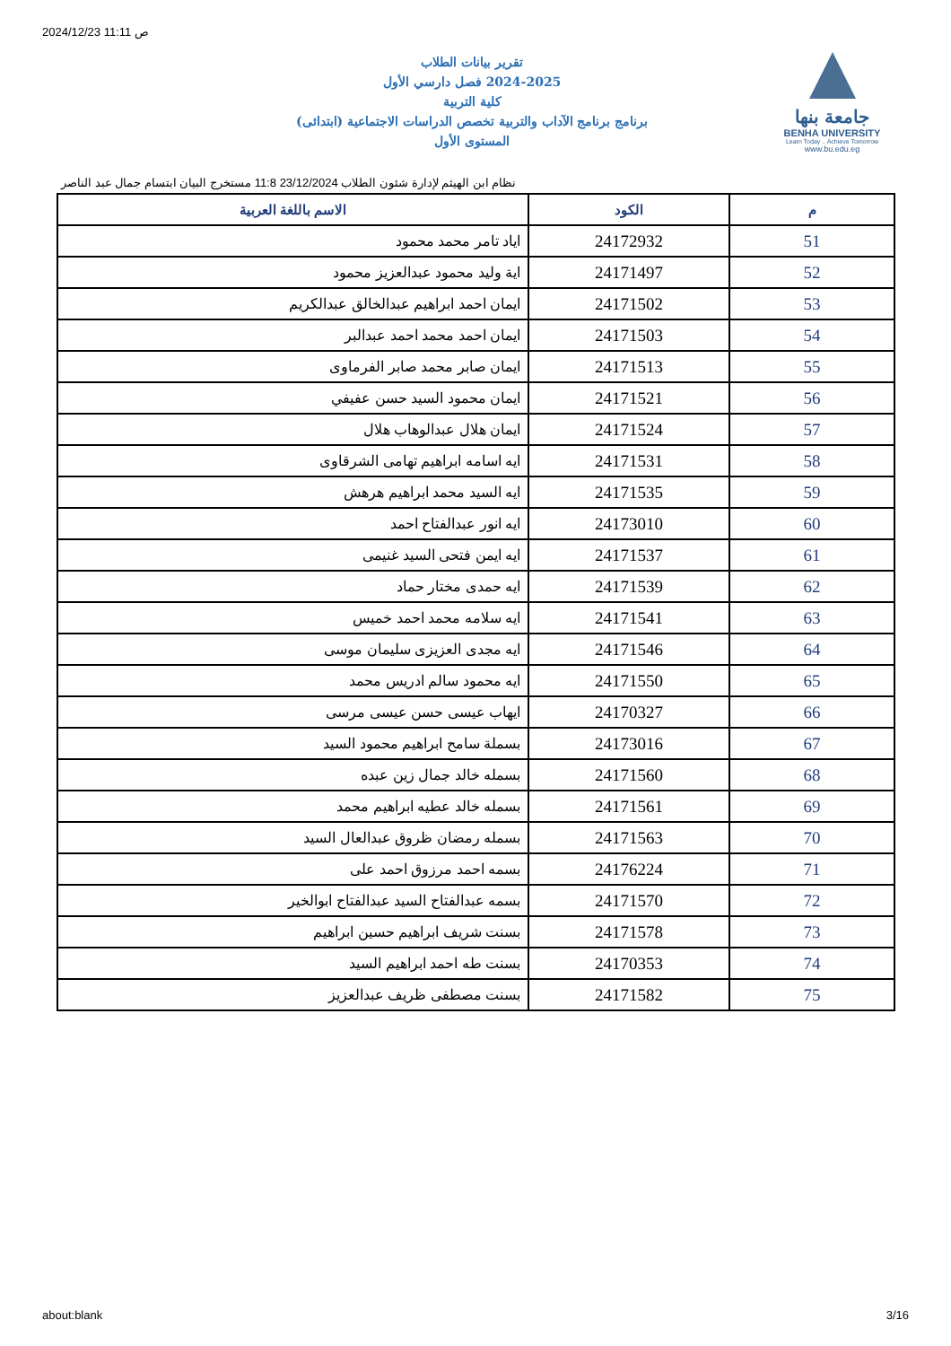2024/12/23 11:11 ص
تقرير بيانات الطلاب
2024-2025 فصل دارسي الأول
كلية التربية
برنامج برنامج الآداب والتربية تخصص الدراسات الاجتماعية (ابتدائى)
المستوى الأول
جامعة بنها
BENHA UNIVERSITY
Learn Today .. Achieve Tomorrow
www.bu.edu.eg
نظام ابن الهيثم لإدارة شئون الطلاب 23/12/2024 11:8 مستخرج البيان ابتسام جمال عبد الناصر
| م | الكود | الاسم باللغة العربية |
| --- | --- | --- |
| 51 | 24172932 | اياد تامر محمد محمود |
| 52 | 24171497 | اية وليد محمود عبدالعزيز محمود |
| 53 | 24171502 | ايمان احمد ابراهيم عبدالخالق عبدالكريم |
| 54 | 24171503 | ايمان احمد محمد احمد عبدالبر |
| 55 | 24171513 | ايمان صابر محمد صابر الفرماوى |
| 56 | 24171521 | ايمان محمود السيد حسن عفيفي |
| 57 | 24171524 | ايمان هلال عبدالوهاب هلال |
| 58 | 24171531 | ايه اسامه ابراهيم تهامى الشرقاوى |
| 59 | 24171535 | ايه السيد محمد ابراهيم هرهش |
| 60 | 24173010 | ايه انور عبدالفتاح احمد |
| 61 | 24171537 | ايه ايمن فتحى السيد غنيمى |
| 62 | 24171539 | ايه حمدى مختار حماد |
| 63 | 24171541 | ايه سلامه محمد احمد خميس |
| 64 | 24171546 | ايه مجدى العزيزى سليمان موسى |
| 65 | 24171550 | ايه محمود سالم ادريس محمد |
| 66 | 24170327 | ايهاب عيسى حسن عيسى مرسى |
| 67 | 24173016 | بسملة سامح ابراهيم محمود السيد |
| 68 | 24171560 | بسمله خالد جمال زين عبده |
| 69 | 24171561 | بسمله خالد عطيه ابراهيم محمد |
| 70 | 24171563 | بسمله رمضان ظروق عبدالعال السيد |
| 71 | 24176224 | بسمه احمد مرزوق احمد على |
| 72 | 24171570 | بسمه عبدالفتاح السيد عبدالفتاح ابوالخير |
| 73 | 24171578 | بسنت شريف ابراهيم حسين ابراهيم |
| 74 | 24170353 | بسنت طه احمد ابراهيم السيد |
| 75 | 24171582 | بسنت مصطفى ظريف عبدالعزيز |
about:blank 3/16